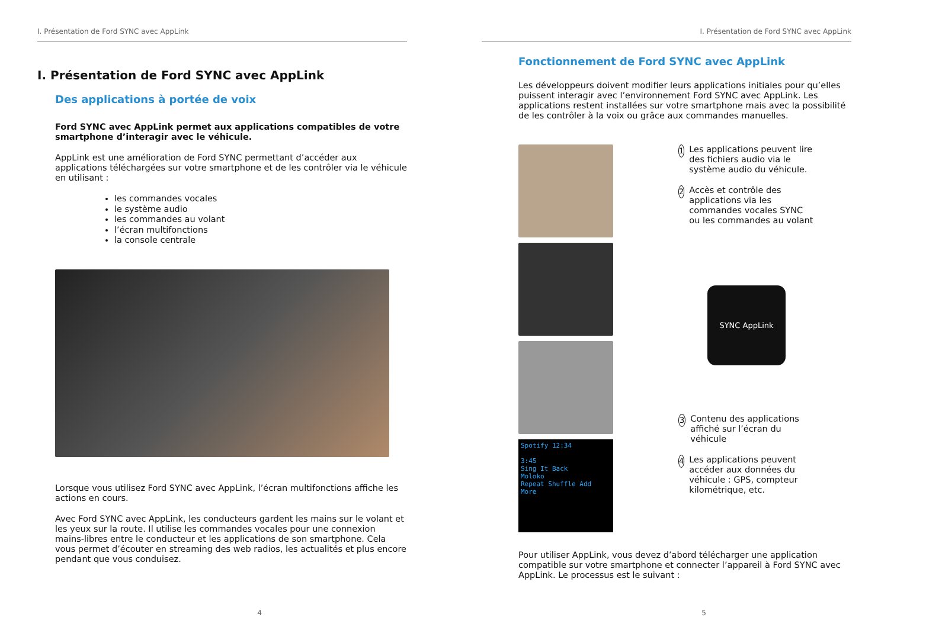I. Présentation de Ford SYNC avec AppLink
I. Présentation de Ford SYNC avec AppLink
Des applications à portée de voix
Ford SYNC avec AppLink permet aux applications compatibles de votre smartphone d’interagir avec le véhicule.
AppLink est une amélioration de Ford SYNC permettant d’accéder aux applications téléchargées sur votre smartphone et de les contrôler via le véhicule en utilisant :
les commandes vocales
le système audio
les commandes au volant
l’écran multifonctions
la console centrale
Lorsque vous utilisez Ford SYNC avec AppLink, l’écran multifonctions affiche les actions en cours.
Avec Ford SYNC avec AppLink, les conducteurs gardent les mains sur le volant et les yeux sur la route. Il utilise les commandes vocales pour une connexion mains-libres entre le conducteur et les applications de son smartphone. Cela vous permet d’écouter en streaming des web radios, les actualités et plus encore pendant que vous conduisez.
4
I. Présentation de Ford SYNC avec AppLink
Fonctionnement de Ford SYNC avec AppLink
Les développeurs doivent modifier leurs applications initiales pour qu’elles puissent interagir avec l’environnement Ford SYNC avec AppLink. Les applications restent installées sur votre smartphone mais avec la possibilité de les contrôler à la voix ou grâce aux commandes manuelles.
Spotify 12:34
3:45
Sing It Back
Moloko
Repeat Shuffle Add More
1 Les applications peuvent lire des fichiers audio via le système audio du véhicule.
2 Accès et contrôle des applications via les commandes vocales SYNC ou les commandes au volant
SYNC AppLink
3 Contenu des applications affiché sur l’écran du véhicule
4 Les applications peuvent accéder aux données du véhicule : GPS, compteur kilométrique, etc.
Pour utiliser AppLink, vous devez d’abord télécharger une application compatible sur votre smartphone et connecter l’appareil à Ford SYNC avec AppLink. Le processus est le suivant :
5